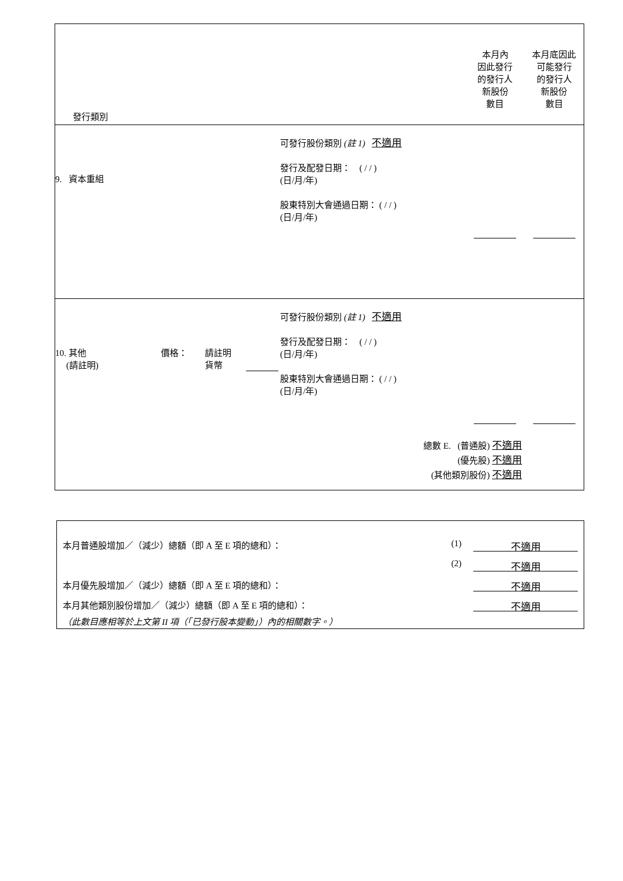發行類別
本月內
因此發行
的發行人
新股份
數目
本月底因此
可能發行
的發行人
新股份
數目
9. 資本重組
可發行股份類別 (註 1) 不適用
發行及配發日期： ( / / )
(日/月/年)
股東特別大會通過日期： ( / / )
(日/月/年)
10. 其他
(請註明)
價格： 請註明
貨幣
可發行股份類別 (註 1) 不適用
發行及配發日期： ( / / )
(日/月/年)
股東特別大會通過日期： ( / / )
(日/月/年)
總數 E. (普通股) 不適用
(優先股) 不適用
(其他類別股份) 不適用
本月普通股增加／（減少）總額（即 A 至 E 項的總和）： (1) 不適用
(2) 不適用
本月優先股增加／（減少）總額（即 A 至 E 項的總和）： 不適用
本月其他類別股份增加／（減少）總額（即 A 至 E 項的總和）： 不適用
（此數目應相等於上文第 II 項（「已發行股本變動」）內的相關數字。）